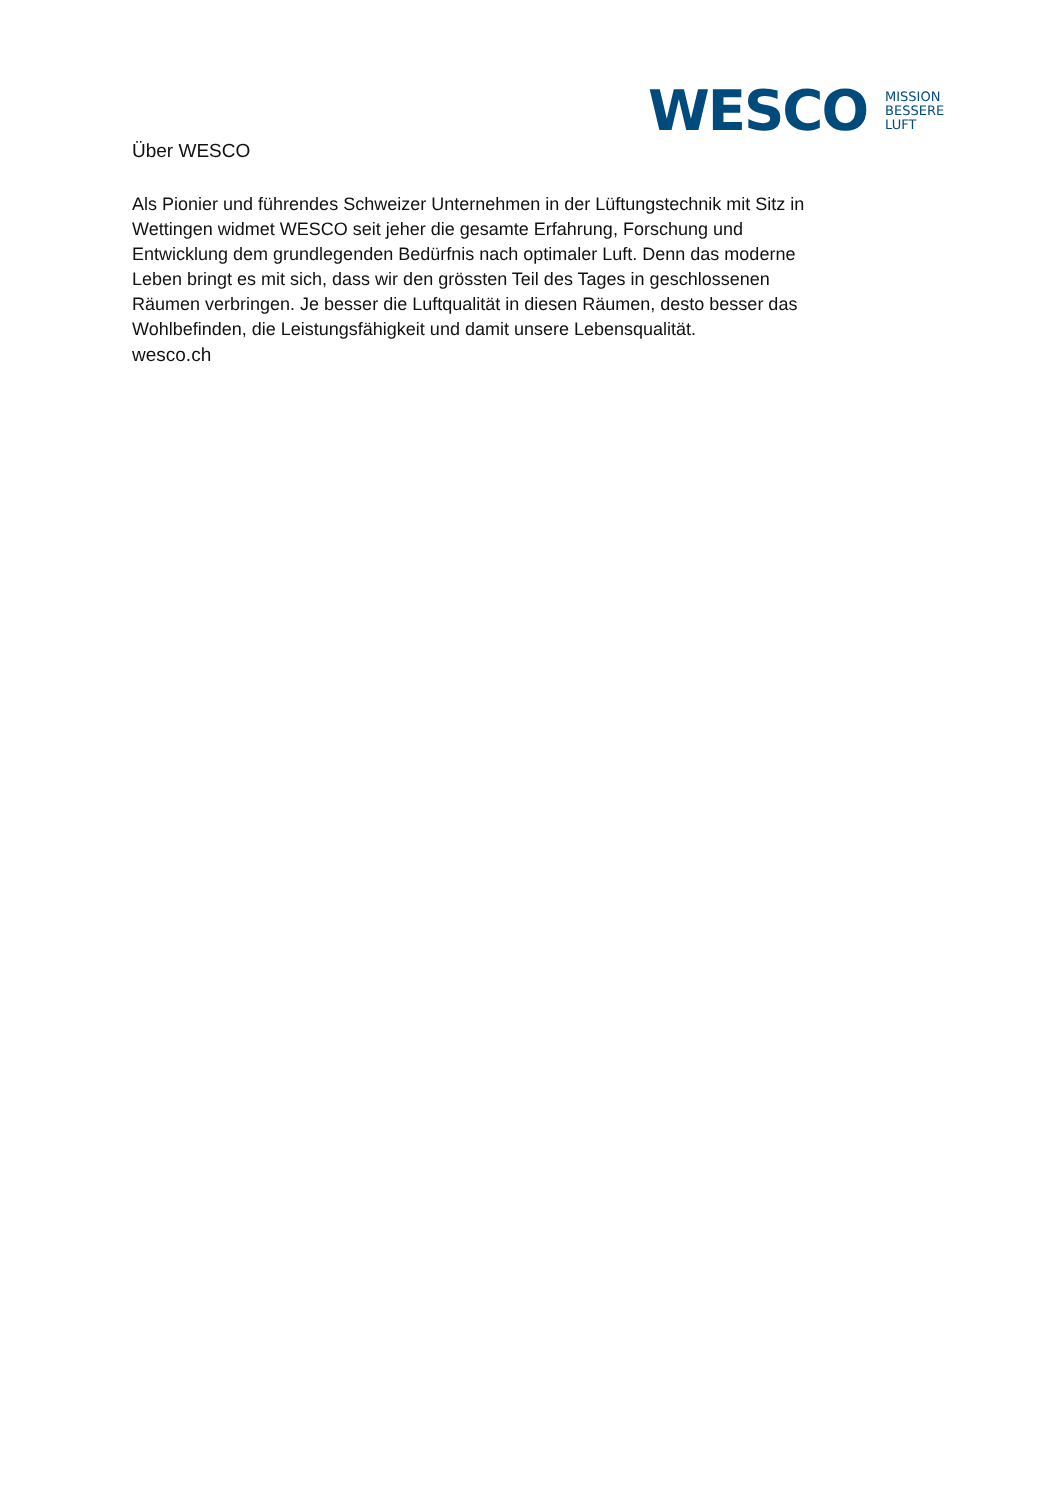WESCO
MISSION
BESSERE
LUFT
Über WESCO
Als Pionier und führendes Schweizer Unternehmen in der Lüftungstechnik mit Sitz in Wettingen widmet WESCO seit jeher die gesamte Erfahrung, Forschung und Entwicklung dem grundlegenden Bedürfnis nach optimaler Luft. Denn das moderne Leben bringt es mit sich, dass wir den grössten Teil des Tages in geschlossenen Räumen verbringen. Je besser die Luftqualität in diesen Räumen, desto besser das Wohlbefinden, die Leistungsfähigkeit und damit unsere Lebensqualität.
wesco.ch